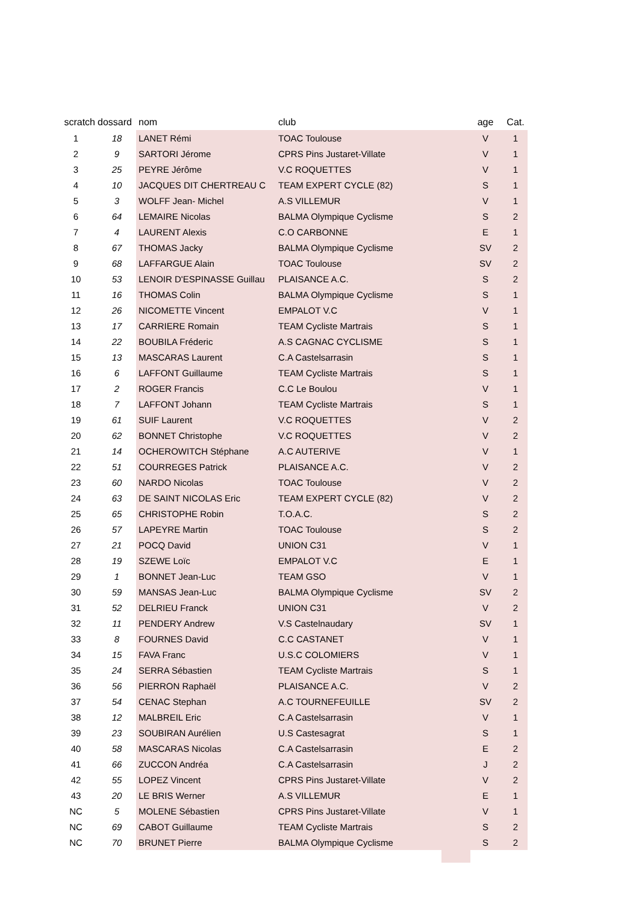| scratch | dossard | nom | club | age | Cat. |
| --- | --- | --- | --- | --- | --- |
| 1 | 18 | LANET Rémi | TOAC Toulouse | V | 1 |
| 2 | 9 | SARTORI Jérome | CPRS Pins Justaret-Villate | V | 1 |
| 3 | 25 | PEYRE Jérôme | V.C ROQUETTES | V | 1 |
| 4 | 10 | JACQUES DIT CHERTREAU C | TEAM EXPERT CYCLE (82) | S | 1 |
| 5 | 3 | WOLFF Jean- Michel | A.S VILLEMUR | V | 1 |
| 6 | 64 | LEMAIRE Nicolas | BALMA Olympique Cyclisme | S | 2 |
| 7 | 4 | LAURENT Alexis | C.O CARBONNE | E | 1 |
| 8 | 67 | THOMAS Jacky | BALMA Olympique Cyclisme | SV | 2 |
| 9 | 68 | LAFFARGUE Alain | TOAC Toulouse | SV | 2 |
| 10 | 53 | LENOIR D'ESPINASSE Guillau | PLAISANCE A.C. | S | 2 |
| 11 | 16 | THOMAS Colin | BALMA Olympique Cyclisme | S | 1 |
| 12 | 26 | NICOMETTE Vincent | EMPALOT V.C | V | 1 |
| 13 | 17 | CARRIERE Romain | TEAM Cycliste Martrais | S | 1 |
| 14 | 22 | BOUBILA Fréderic | A.S CAGNAC CYCLISME | S | 1 |
| 15 | 13 | MASCARAS Laurent | C.A Castelsarrasin | S | 1 |
| 16 | 6 | LAFFONT Guillaume | TEAM Cycliste Martrais | S | 1 |
| 17 | 2 | ROGER Francis | C.C Le Boulou | V | 1 |
| 18 | 7 | LAFFONT Johann | TEAM Cycliste Martrais | S | 1 |
| 19 | 61 | SUIF Laurent | V.C ROQUETTES | V | 2 |
| 20 | 62 | BONNET Christophe | V.C ROQUETTES | V | 2 |
| 21 | 14 | OCHEROWITCH Stéphane | A.C AUTERIVE | V | 1 |
| 22 | 51 | COURREGES Patrick | PLAISANCE A.C. | V | 2 |
| 23 | 60 | NARDO Nicolas | TOAC Toulouse | V | 2 |
| 24 | 63 | DE SAINT NICOLAS Eric | TEAM EXPERT CYCLE (82) | V | 2 |
| 25 | 65 | CHRISTOPHE Robin | T.O.A.C. | S | 2 |
| 26 | 57 | LAPEYRE Martin | TOAC Toulouse | S | 2 |
| 27 | 21 | POCQ David | UNION C31 | V | 1 |
| 28 | 19 | SZEWE Loïc | EMPALOT V.C | E | 1 |
| 29 | 1 | BONNET Jean-Luc | TEAM GSO | V | 1 |
| 30 | 59 | MANSAS Jean-Luc | BALMA Olympique Cyclisme | SV | 2 |
| 31 | 52 | DELRIEU Franck | UNION C31 | V | 2 |
| 32 | 11 | PENDERY Andrew | V.S Castelnaudary | SV | 1 |
| 33 | 8 | FOURNES David | C.C CASTANET | V | 1 |
| 34 | 15 | FAVA Franc | U.S.C COLOMIERS | V | 1 |
| 35 | 24 | SERRA Sébastien | TEAM Cycliste Martrais | S | 1 |
| 36 | 56 | PIERRON Raphaël | PLAISANCE A.C. | V | 2 |
| 37 | 54 | CENAC Stephan | A.C TOURNEFEUILLE | SV | 2 |
| 38 | 12 | MALBREIL Eric | C.A Castelsarrasin | V | 1 |
| 39 | 23 | SOUBIRAN Aurélien | U.S Castesagrat | S | 1 |
| 40 | 58 | MASCARAS Nicolas | C.A Castelsarrasin | E | 2 |
| 41 | 66 | ZUCCON Andréa | C.A Castelsarrasin | J | 2 |
| 42 | 55 | LOPEZ Vincent | CPRS Pins Justaret-Villate | V | 2 |
| 43 | 20 | LE BRIS Werner | A.S VILLEMUR | E | 1 |
| NC | 5 | MOLENE Sébastien | CPRS Pins Justaret-Villate | V | 1 |
| NC | 69 | CABOT Guillaume | TEAM Cycliste Martrais | S | 2 |
| NC | 70 | BRUNET Pierre | BALMA Olympique Cyclisme | S | 2 |